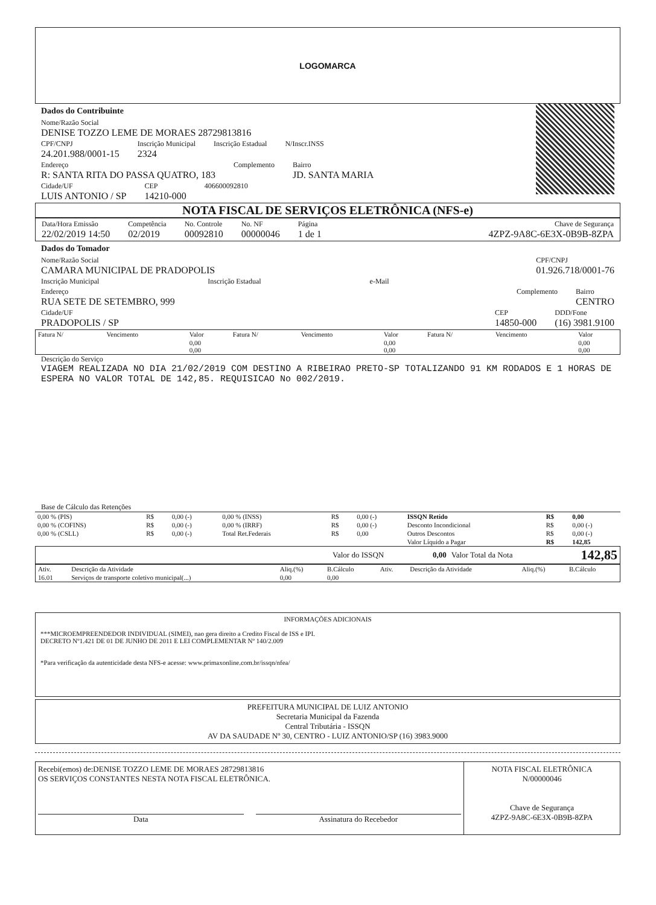LOGOMARCA
Dados do Contribuinte
Nome/Razão Social
DENISE TOZZO LEME DE MORAES 28729813816
CPF/CNPJ
24.201.988/0001-15
Inscrição Municipal
2324
Inscrição Estadual N/Inscr.INSS
Endereço
R: SANTA RITA DO PASSA QUATRO, 183
Complemento Bairro
JD. SANTA MARIA
Cidade/UF
LUIS ANTONIO / SP
CEP
14210-000
406600092810
NOTA FISCAL DE SERVIÇOS ELETRÔNICA (NFS-e)
Data/Hora Emissão
22/02/2019 14:50
Competência
02/2019
No. Controle
00092810
No. NF
00000046
Página
1 de 1
Chave de Segurança
4ZPZ-9A8C-6E3X-0B9B-8ZPA
Dados do Tomador
Nome/Razão Social
CAMARA MUNICIPAL DE PRADOPOLIS
CPF/CNPJ
01.926.718/0001-76
Inscrição Municipal Inscrição Estadual e-Mail
Endereço
RUA SETE DE SETEMBRO, 999
Complemento Bairro
CENTRO
Cidade/UF
PRADOPOLIS / SP
CEP
14850-000
DDD/Fone
(16) 3981.9100
| Fatura N/ | Vencimento | Valor | Fatura N/ | Vencimento | Valor | Fatura N/ | Vencimento | Valor |
| --- | --- | --- | --- | --- | --- | --- | --- | --- |
| | | 0,00 0,00 | | | 0,00 0,00 | | | 0,00 0,00 |
Descrição do Serviço
VIAGEM REALIZADA NO DIA 21/02/2019 COM DESTINO A RIBEIRAO PRETO-SP TOTALIZANDO 91 KM RODADOS E 1 HORAS DE ESPERA NO VALOR TOTAL DE 142,85. REQUISICAO No 002/2019.
Base de Cálculo das Retenções
| 0,00 % (PIS) | R$ | 0,00 (-) | 0,00 % (INSS) | R$ | 0,00 (-) | ISSQN Retido | R$ | 0,00 |
| 0,00 % (COFINS) | R$ | 0,00 (-) | 0,00 % (IRRF) | R$ | 0,00 (-) | Desconto Incondicional | R$ | 0,00 (-) |
| 0,00 % (CSLL) | R$ | 0,00 (-) | Total Ret.Federais | R$ | 0,00 | Outros Descontos | R$ | 0,00 (-) |
| | | | | | | Valor Líquido a Pagar | R$ | 142,85 |
| | Valor do ISSQN | 0,00 | Valor Total da Nota | 142,85 |
| Ativ. | Descrição da Atividade | Aliq.(%) | B.Cálculo | Ativ. | Descrição da Atividade | Aliq.(%) | B.Cálculo |
| --- | --- | --- | --- | --- | --- | --- | --- |
| 16.01 | Serviços de transporte coletivo municipal(...) | 0,00 | 0,00 | | | | |
INFORMAÇÕES ADICIONAIS
***MICROEMPREENDEDOR INDIVIDUAL (SIMEI), nao gera direito a Credito Fiscal de ISS e IPI.
DECRETO Nº1.421 DE 01 DE JUNHO DE 2011 E LEI COMPLEMENTAR Nº 140/2.009
*Para verificação da autenticidade desta NFS-e acesse: www.primaxonline.com.br/issqn/nfea/
PREFEITURA MUNICIPAL DE LUIZ ANTONIO
Secretaria Municipal da Fazenda
Central Tributária - ISSQN
AV DA SAUDADE Nº 30, CENTRO - LUIZ ANTONIO/SP (16) 3983.9000
Recebi(emos) de:DENISE TOZZO LEME DE MORAES 28729813816
OS SERVIÇOS CONSTANTES NESTA NOTA FISCAL ELETRÔNICA.
Data Assinatura do Recebedor
NOTA FISCAL ELETRÔNICA
N/00000046
Chave de Segurança
4ZPZ-9A8C-6E3X-0B9B-8ZPA